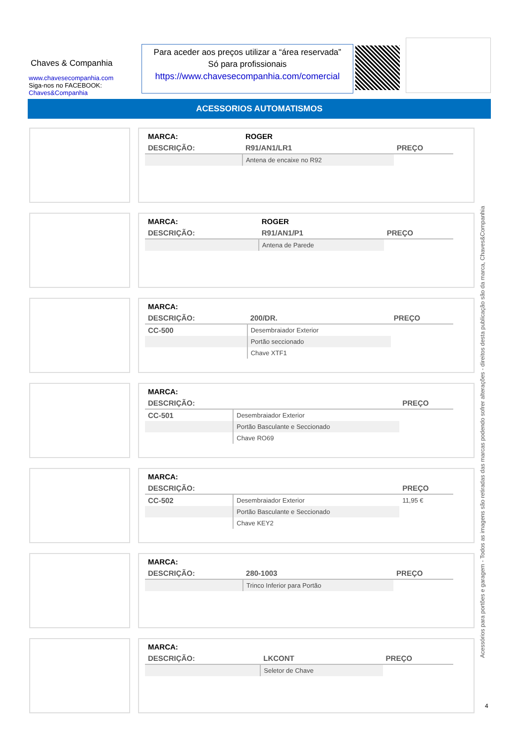Chaves & Companhia
www.chavesecompanhia.com
Siga-nos no FACEBOOK:
Chaves&Companhia
Para aceder aos preços utilizar a “área reservada”
Só para profissionais
https://www.chavesecompanhia.com/comercial
ACESSORIOS AUTOMATISMOS
| MARCA: | ROGER | |
| DESCRIÇÃO: | R91/AN1/LR1 | PREÇO |
| | Antena de encaixe no R92 | |
| MARCA: | ROGER | |
| DESCRIÇÃO: | R91/AN1/P1 | PREÇO |
| | Antena de Parede | |
| MARCA: | | |
| DESCRIÇÃO: | 200/DR. | PREÇO |
| CC-500 | Desembraiador Exterior | |
| | Portão seccionado | |
| | Chave XTF1 | |
| MARCA: | | |
| DESCRIÇÃO: | | PREÇO |
| CC-501 | Desembraiador Exterior | |
| | Portão Basculante e Seccionado | |
| | Chave RO69 | |
| MARCA: | | |
| DESCRIÇÃO: | | PREÇO |
| CC-502 | Desembraiador Exterior | 11,95 € |
| | Portão Basculante e Seccionado | |
| | Chave KEY2 | |
| MARCA: | | |
| DESCRIÇÃO: | 280-1003 | PREÇO |
| | Trinco Inferior para Portão | |
| MARCA: | | |
| DESCRIÇÃO: | LKCONT | PREÇO |
| | Seletor de Chave | |
Acessórios para portões e garagem - Todos as imagens são retiradas das marcas podendo sofrer alterações - direitos desta publicação são da marca, Chaves&Companhia
4